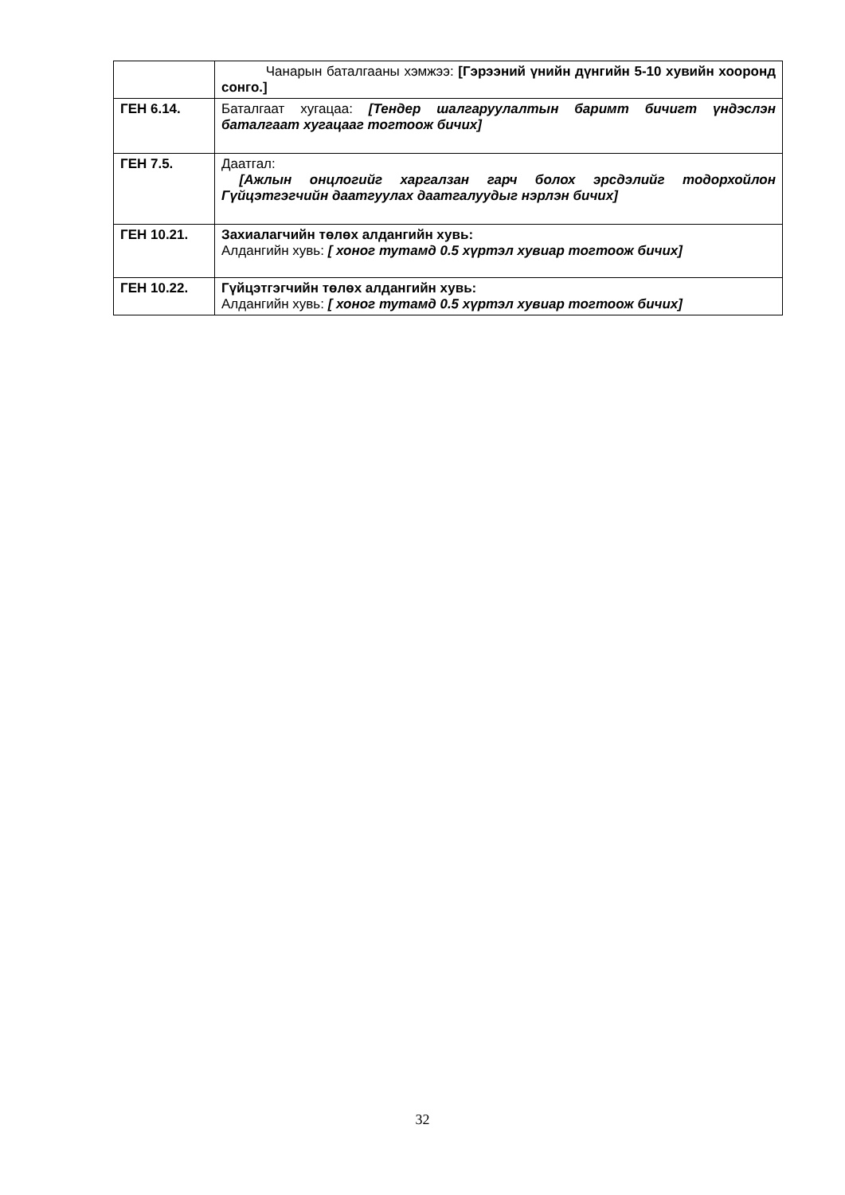| | Чанарын баталгааны хэмжээ: [Гэрээний үнийн дүнгийн 5-10 хувийн хооронд сонго.] |
| ГЕН 6.14. | Баталгаат хугацаа: [Тендер шалгаруулалтын баримт бичигт үндэслэн баталгаат хугацааг тогтоож бичих] |
| ГЕН 7.5. | Даатгал: [Ажлын онцлогийг харгалзан гарч болох эрсдэлийг тодорхойлон Гүйцэтгэгчийн даатгуулах даатгалуудыг нэрлэн бичих] |
| ГЕН 10.21. | Захиалагчийн төлөх алдангийн хувь: Алдангийн хувь: [ хоног тутамд 0.5 хүртэл хувиар тогтоож бичих] |
| ГЕН 10.22. | Гүйцэтгэгчийн төлөх алдангийн хувь: Алдангийн хувь: [ хоног тутамд 0.5 хүртэл хувиар тогтоож бичих] |
32